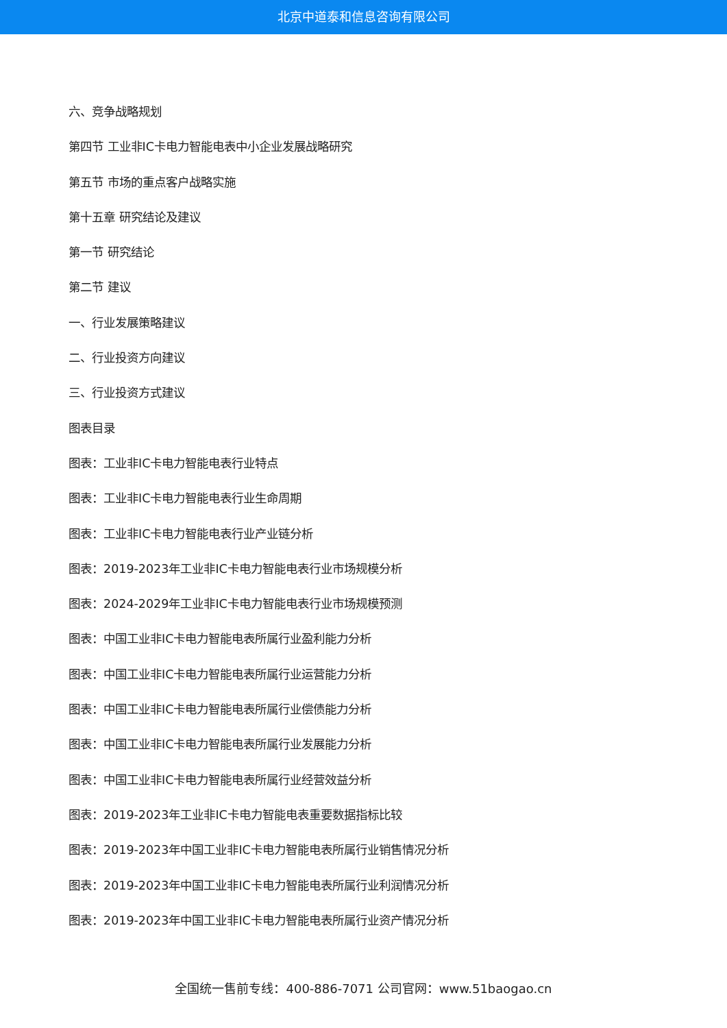北京中道泰和信息咨询有限公司
六、竞争战略规划
第四节 工业非IC卡电力智能电表中小企业发展战略研究
第五节 市场的重点客户战略实施
第十五章 研究结论及建议
第一节 研究结论
第二节 建议
一、行业发展策略建议
二、行业投资方向建议
三、行业投资方式建议
图表目录
图表：工业非IC卡电力智能电表行业特点
图表：工业非IC卡电力智能电表行业生命周期
图表：工业非IC卡电力智能电表行业产业链分析
图表：2019-2023年工业非IC卡电力智能电表行业市场规模分析
图表：2024-2029年工业非IC卡电力智能电表行业市场规模预测
图表：中国工业非IC卡电力智能电表所属行业盈利能力分析
图表：中国工业非IC卡电力智能电表所属行业运营能力分析
图表：中国工业非IC卡电力智能电表所属行业偿债能力分析
图表：中国工业非IC卡电力智能电表所属行业发展能力分析
图表：中国工业非IC卡电力智能电表所属行业经营效益分析
图表：2019-2023年工业非IC卡电力智能电表重要数据指标比较
图表：2019-2023年中国工业非IC卡电力智能电表所属行业销售情况分析
图表：2019-2023年中国工业非IC卡电力智能电表所属行业利润情况分析
图表：2019-2023年中国工业非IC卡电力智能电表所属行业资产情况分析
全国统一售前专线：400-886-7071 公司官网：www.51baogao.cn